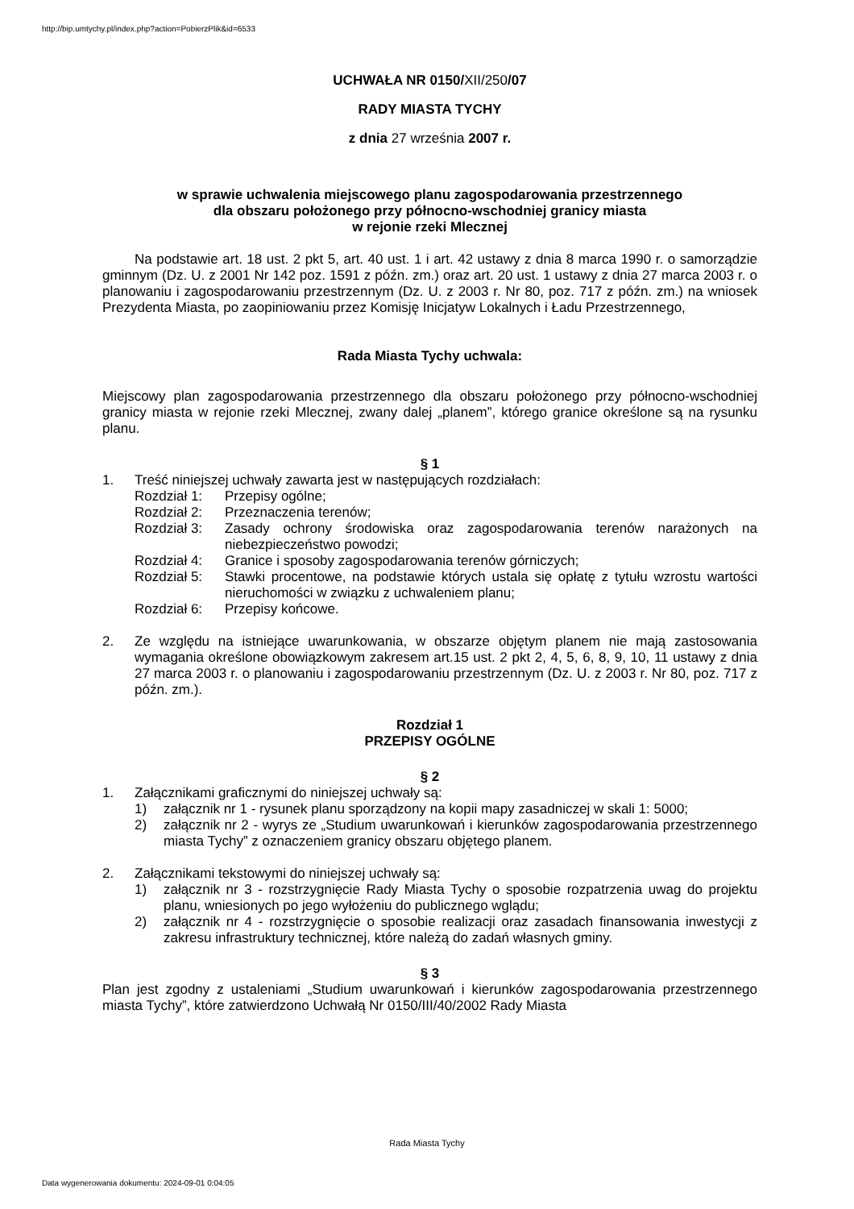http://bip.umtychy.pl/index.php?action=PobierzPlik&id=6533
UCHWAŁA NR 0150/XII/250/07
RADY MIASTA TYCHY
z dnia 27 września 2007 r.
w sprawie uchwalenia miejscowego planu zagospodarowania przestrzennego
dla obszaru położonego przy północno-wschodniej granicy miasta
w rejonie rzeki Mlecznej
Na podstawie art. 18 ust. 2 pkt 5, art. 40 ust. 1 i art. 42 ustawy z dnia 8 marca 1990 r. o samorządzie gminnym (Dz. U. z 2001 Nr 142 poz. 1591 z późn. zm.) oraz art. 20 ust. 1 ustawy z dnia 27 marca 2003 r. o planowaniu i zagospodarowaniu przestrzennym (Dz. U. z 2003 r. Nr 80, poz. 717 z późn. zm.) na wniosek Prezydenta Miasta, po zaopiniowaniu przez Komisję Inicjatyw Lokalnych i Ładu Przestrzennego,
Rada Miasta Tychy uchwala:
Miejscowy plan zagospodarowania przestrzennego dla obszaru położonego przy północno-wschodniej granicy miasta w rejonie rzeki Mlecznej, zwany dalej „planem”, którego granice określone są na rysunku planu.
§ 1
1. Treść niniejszej uchwały zawarta jest w następujących rozdziałach:
Rozdział 1:
Przepisy ogólne;
Rozdział 2:
Przeznaczenia terenów;
Rozdział 3:
Zasady ochrony środowiska oraz zagospodarowania terenów narażonych na niebezpieczeństwo powodzi;
Rozdział 4:
Granice i sposoby zagospodarowania terenów górniczych;
Rozdział 5:
Stawki procentowe, na podstawie których ustala się opłatę z tytułu wzrostu wartości nieruchomości w związku z uchwaleniem planu;
Rozdział 6:
Przepisy końcowe.
2. Ze względu na istniejące uwarunkowania, w obszarze objętym planem nie mają zastosowania wymagania określone obowiązkowym zakresem art.15 ust. 2 pkt 2, 4, 5, 6, 8, 9, 10, 11 ustawy z dnia 27 marca 2003 r. o planowaniu i zagospodarowaniu przestrzennym (Dz. U. z 2003 r. Nr 80, poz. 717 z późn. zm.).
Rozdział 1
PRZEPISY OGÓLNE
§ 2
1. Załącznikami graficznymi do niniejszej uchwały są:
1) załącznik nr 1 - rysunek planu sporządzony na kopii mapy zasadniczej w skali 1: 5000;
2) załącznik nr 2 - wyrys ze „Studium uwarunkowań i kierunków zagospodarowania przestrzennego miasta Tychy” z oznaczeniem granicy obszaru objętego planem.
2. Załącznikami tekstowymi do niniejszej uchwały są:
1) załącznik nr 3 - rozstrzygnięcie Rady Miasta Tychy o sposobie rozpatrzenia uwag do projektu planu, wniesionych po jego wyłożeniu do publicznego wglądu;
2) załącznik nr 4 - rozstrzygnięcie o sposobie realizacji oraz zasadach finansowania inwestycji z zakresu infrastruktury technicznej, które należą do zadań własnych gminy.
§ 3
Plan jest zgodny z ustaleniami „Studium uwarunkowań i kierunków zagospodarowania przestrzennego miasta Tychy”, które zatwierdzono Uchwałą Nr 0150/III/40/2002 Rady Miasta
Rada Miasta Tychy
Data wygenerowania dokumentu: 2024-09-01 0:04:05